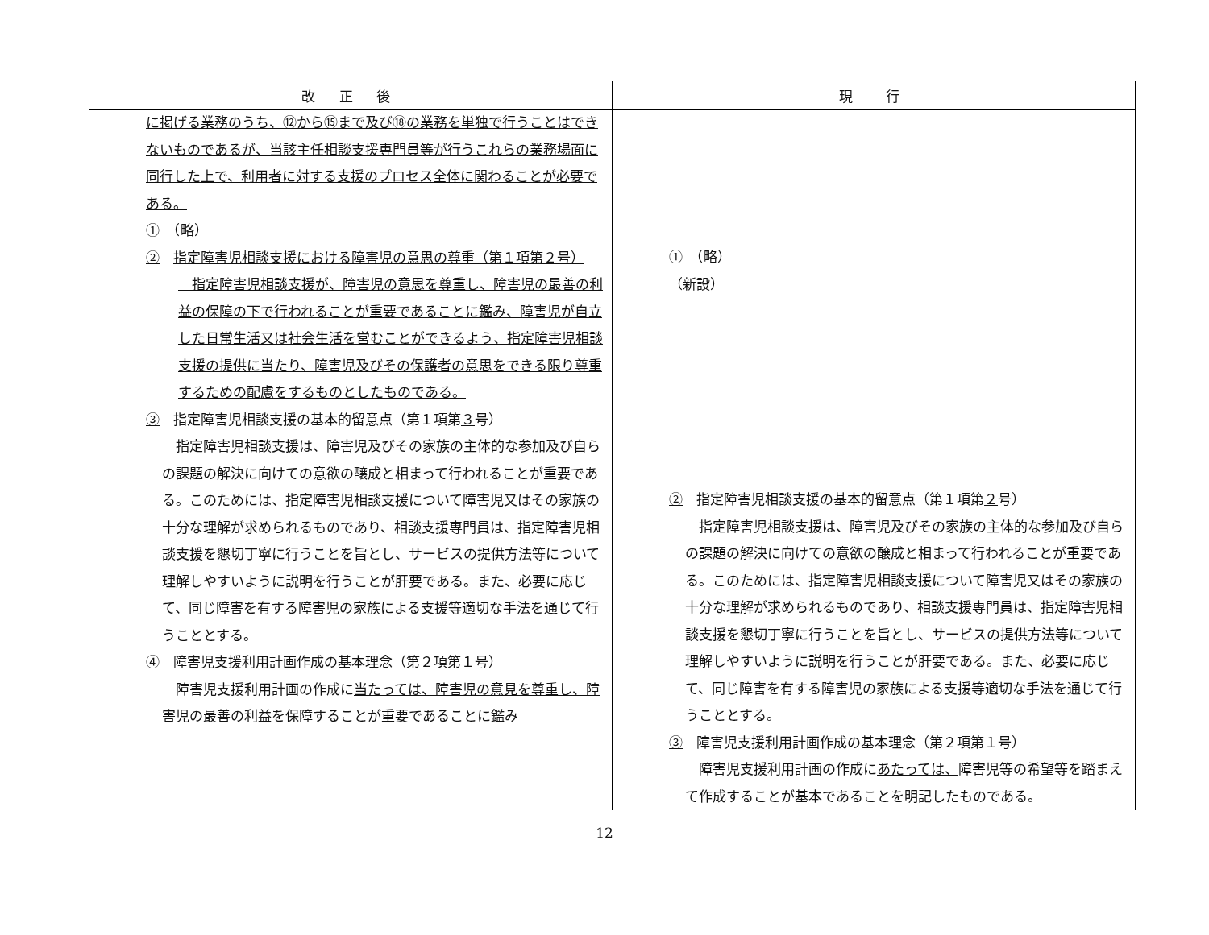| 改 正 後 | 現 行 |
| --- | --- |
| に掲げる業務のうち、⑫から⑮まで及び⑱の業務を単独で行うことはできないものであるが、当該主任相談支援専門員等が行うこれらの業務場面に同行した上で、利用者に対する支援のプロセス全体に関わることが必要である。 ① （略） ② 指定障害児相談支援における障害児の意思の尊重（第１項第２号） 指定障害児相談支援が、障害児の意思を尊重し、障害児の最善の利益の保障の下で行われることが重要であることに鑑み、障害児が自立した日常生活又は社会生活を営むことができるよう、指定障害児相談支援の提供に当たり、障害児及びその保護者の意思をできる限り尊重するための配慮をするものとしたものである。 ③ 指定障害児相談支援の基本的留意点（第１項第 ３ 号） 指定障害児相談支援は、障害児及びその家族の主体的な参加及び自らの課題の解決に向けての意欲の醸成と相まって行われることが重要である。このためには、指定障害児相談支援について障害児又はその家族の十分な理解が求められるものであり、相談支援専門員は、指定障害児相談支援を懇切丁寧に行うことを旨とし、サービスの提供方法等について理解しやすいように説明を行うことが肝要である。また、必要に応じて、同じ障害を有する障害児の家族による支援等適切な手法を通じて行うこととする。 ④ 障害児支援利用計画作成の基本理念（第２項第１号） 障害児支援利用計画の作成に 当たっては、障害児の意見を尊重し、障害児の最善の利益を保障することが重要であることに鑑み | ① （略） （新設） ② 指定障害児相談支援の基本的留意点（第１項第 ２ 号） 指定障害児相談支援は、障害児及びその家族の主体的な参加及び自らの課題の解決に向けての意欲の醸成と相まって行われることが重要である。このためには、指定障害児相談支援について障害児又はその家族の十分な理解が求められるものであり、相談支援専門員は、指定障害児相談支援を懇切丁寧に行うことを旨とし、サービスの提供方法等について理解しやすいように説明を行うことが肝要である。また、必要に応じて、同じ障害を有する障害児の家族による支援等適切な手法を通じて行うこととする。 ③ 障害児支援利用計画作成の基本理念（第２項第１号） 障害児支援利用計画の作成に あたっては、 障害児等の希望等を踏まえて作成することが基本であることを明記したものである。 |
12